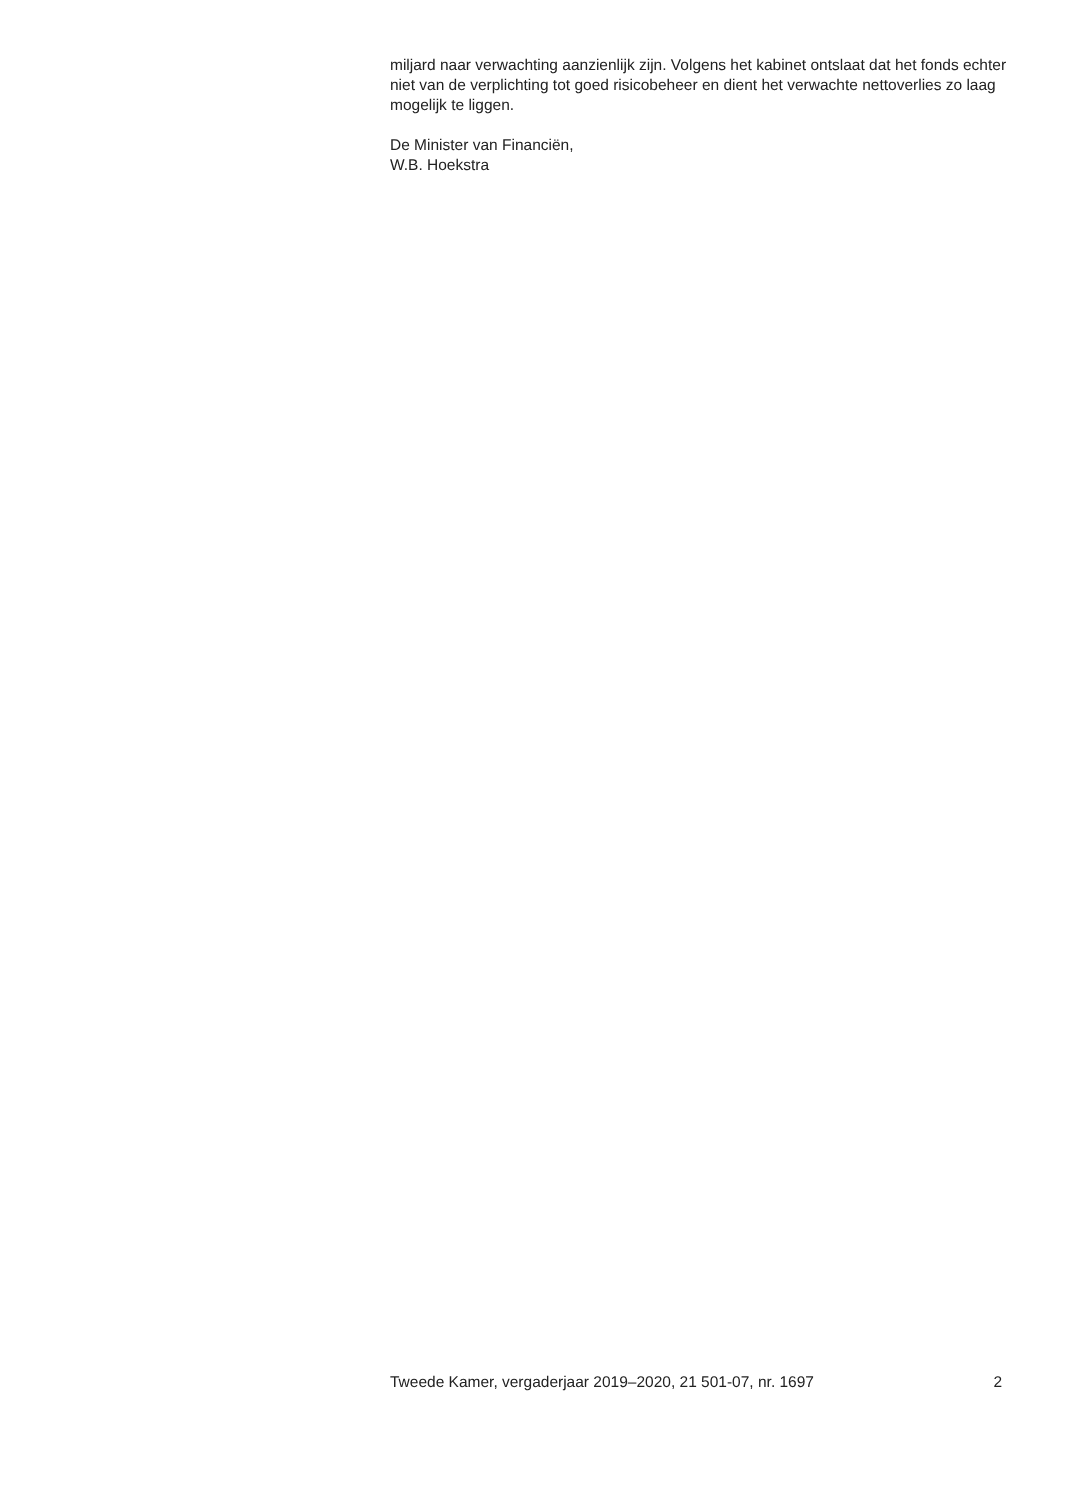miljard naar verwachting aanzienlijk zijn. Volgens het kabinet ontslaat dat het fonds echter niet van de verplichting tot goed risicobeheer en dient het verwachte nettoverlies zo laag mogelijk te liggen.
De Minister van Financiën,
W.B. Hoekstra
Tweede Kamer, vergaderjaar 2019–2020, 21 501-07, nr. 1697 2